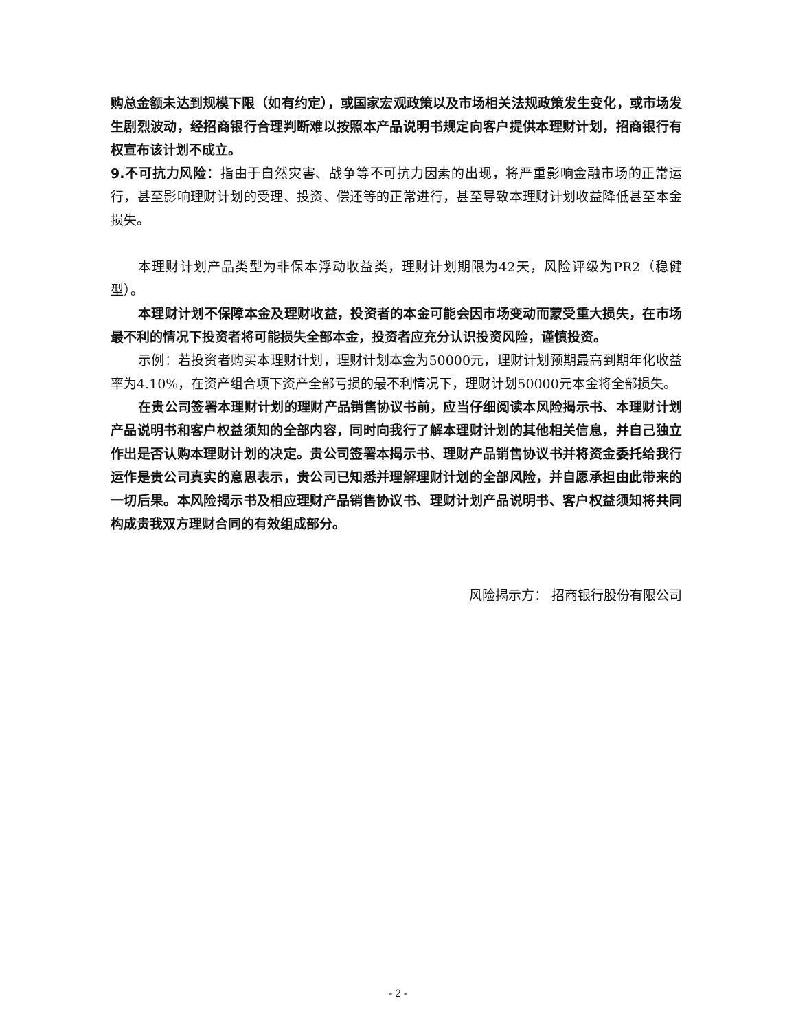购总金额未达到规模下限（如有约定），或国家宏观政策以及市场相关法规政策发生变化，或市场发生剧烈波动，经招商银行合理判断难以按照本产品说明书规定向客户提供本理财计划，招商银行有权宣布该计划不成立。
9.不可抗力风险：指由于自然灾害、战争等不可抗力因素的出现，将严重影响金融市场的正常运行，甚至影响理财计划的受理、投资、偿还等的正常进行，甚至导致本理财计划收益降低甚至本金损失。
本理财计划产品类型为非保本浮动收益类，理财计划期限为42天，风险评级为PR2（稳健型）。
本理财计划不保障本金及理财收益，投资者的本金可能会因市场变动而蒙受重大损失，在市场最不利的情况下投资者将可能损失全部本金，投资者应充分认识投资风险，谨慎投资。
示例：若投资者购买本理财计划，理财计划本金为50000元，理财计划预期最高到期年化收益率为4.10%，在资产组合项下资产全部亏损的最不利情况下，理财计划50000元本金将全部损失。
在贵公司签署本理财计划的理财产品销售协议书前，应当仔细阅读本风险揭示书、本理财计划产品说明书和客户权益须知的全部内容，同时向我行了解本理财计划的其他相关信息，并自己独立作出是否认购本理财计划的决定。贵公司签署本揭示书、理财产品销售协议书并将资金委托给我行运作是贵公司真实的意思表示，贵公司已知悉并理解理财计划的全部风险，并自愿承担由此带来的一切后果。本风险揭示书及相应理财产品销售协议书、理财计划产品说明书、客户权益须知将共同构成贵我双方理财合同的有效组成部分。
风险揭示方： 招商银行股份有限公司
- 2 -